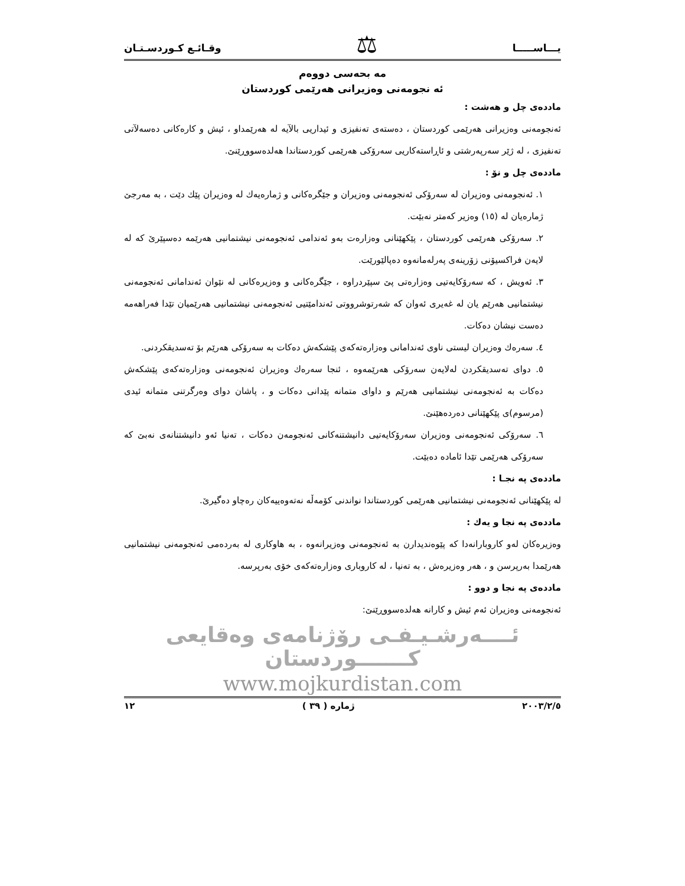يـــاســـــا ⚖ وقـائـع كـوردسـتـان
مه بحه‌سی دووه‌م
ئه نجومه‌نی وه‌زیرانی هه‌رێمی كوردستان
مادده‌ی چل و هه‌شت :
ئه‌نجومه‌نی وه‌زیرانی هه‌رێمی كوردستان ، ده‌سته‌ی ته‌نفیزی و ئیداریی بالآیه له هه‌رێمداو ، ئیش و كاره‌كانی ده‌سه‌لآتی ته‌نفیزی ، له ژێر سه‌رپه‌رشتی و ئاڕاسته‌كاریی سه‌رۆكی هه‌رێمی كوردستاندا هه‌لده‌سووڕێنێ.
مادده‌ی چل و نۆ :
١. ئه‌نجومه‌نی وه‌زیران له سه‌رۆكی ئه‌نجومه‌نی وه‌زیران و جێگره‌كانی و ژماره‌یه‌ك له وه‌زیران پێك دێت ، به مه‌رجێ ژماره‌یان له (١٥) وه‌زیر كه‌متر نه‌بێت.
٢. سه‌رۆكی هه‌رێمی كوردستان ، پێكهێنانی وه‌زاره‌ت به‌و ئه‌ندامی ئه‌نجومه‌نی نیشتمانیی هه‌رێمه ده‌سپێرێ كه له لایه‌ن فراكسیۆنی زۆرینه‌ی په‌رله‌مانه‌وه ده‌پالێورێت.
٣. ئه‌ویش ، كه سه‌رۆكایه‌تیی وه‌زاره‌تی پێ سپێردراوه ، جێگره‌كانی و وه‌زیره‌كانی له نێوان ئه‌ندامانی ئه‌نجومه‌نی نیشتمانیی هه‌رێم یان له غه‌یری ئه‌وان كه شه‌رتوشرووتی ئه‌ندامێتیی ئه‌نجومه‌نی نیشتمانیی هه‌رێمیان تێدا فه‌راهه‌مه ده‌ست نیشان ده‌كات.
٤. سه‌ره‌ك وه‌زیران لیستی ناوی ئه‌ندامانی وه‌زاره‌ته‌كه‌ی پێشكه‌ش ده‌كات به سه‌رۆكی هه‌رێم بۆ ته‌سدیقكردنی.
٥. دوای ته‌سدیقكردن له‌لایه‌ن سه‌رۆكی هه‌رێمه‌وه ، ئنجا سه‌ره‌ك وه‌زیران ئه‌نجومه‌نی وه‌زاره‌ته‌كه‌ی پێشكه‌ش ده‌كات به ئه‌نجومه‌نی نیشتمانیی هه‌رێم و داوای متمانه پێدانی ده‌كات و ، پاشان دوای وه‌رگرتنی متمانه ئیدی (مرسوم)ی پێكهێنانی ده‌رده‌هێنێ.
٦. سه‌رۆكی ئه‌نجومه‌نی وه‌زیران سه‌رۆكایه‌تیی دانیشتنه‌كانی ئه‌نجومه‌ن ده‌كات ، ته‌نیا ئه‌و دانیشتنانه‌ی نه‌بێ كه سه‌رۆكی هه‌رێمی تێدا ئاماده ده‌بێت.
مادده‌ی په نجـا :
له پێكهێنانی ئه‌نجومه‌نی نیشتمانیی هه‌رێمی كوردستاندا نواندنی كۆمه‌ڵه نه‌ته‌وه‌ییه‌كان ره‌چاو ده‌گیرێ.
مادده‌ی په نجا و یه‌ك :
وه‌زیره‌كان له‌و كاروبارانه‌دا كه پێوه‌ندیدارن به ئه‌نجومه‌نی وه‌زیرانه‌وه ، به هاوكاری له به‌رده‌می ئه‌نجومه‌نی نیشتمانیی هه‌رێمدا به‌رپرسن و ، هه‌ر وه‌زیره‌ش ، به ته‌نیا ، له كاروباری وه‌زاره‌ته‌كه‌ی خۆی به‌رپرسه.
مادده‌ی په نجا و دوو :
ئه‌نجومه‌نی وه‌زیران ئه‌م ئیش و كارانه هه‌لده‌سووڕێنێ:
ئــــه‌رشـیـفـی رۆژنامه‌ی وه‌قایعی كـــــــوردستان
www.mojkurdistan.com
٢٠٠٣/٢/٥ ژماره ( ٣٩ ) ١٢